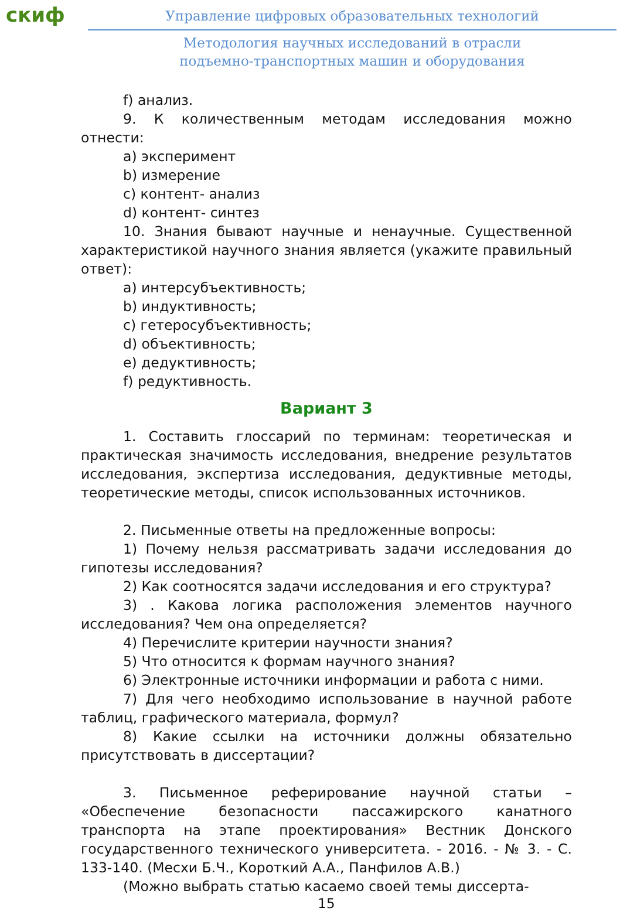скиф
Управление цифровых образовательных технологий
Методология научных исследований в отрасли
подъемно-транспортных машин и оборудования
f) анализ.
9. К количественным методам исследования можно отнести:
a) эксперимент
b) измерение
c) контент- анализ
d) контент- синтез
10. Знания бывают научные и ненаучные. Существенной характеристикой научного знания является (укажите правильный ответ):
a) интерсубъективность;
b) индуктивность;
c) гетеросубъективность;
d) объективность;
e) дедуктивность;
f) редуктивность.
Вариант 3
1. Составить глоссарий по терминам: теоретическая и практическая значимость исследования, внедрение результатов исследования, экспертиза исследования, дедуктивные методы, теоретические методы, список использованных источников.
2. Письменные ответы на предложенные вопросы:
1) Почему нельзя рассматривать задачи исследования до гипотезы исследования?
2) Как соотносятся задачи исследования и его структура?
3) . Какова логика расположения элементов научного исследования? Чем она определяется?
4) Перечислите критерии научности знания?
5) Что относится к формам научного знания?
6) Электронные источники информации и работа с ними.
7) Для чего необходимо использование в научной работе таблиц, графического материала, формул?
8) Какие ссылки на источники должны обязательно присутствовать в диссертации?
3. Письменное реферирование научной статьи – «Обеспечение безопасности пассажирского канатного транспорта на этапе проектирования» Вестник Донского государственного технического университета. - 2016. - № 3. - С. 133-140. (Месхи Б.Ч., Короткий А.А., Панфилов А.В.)
(Можно выбрать статью касаемо своей темы диссерта-
15